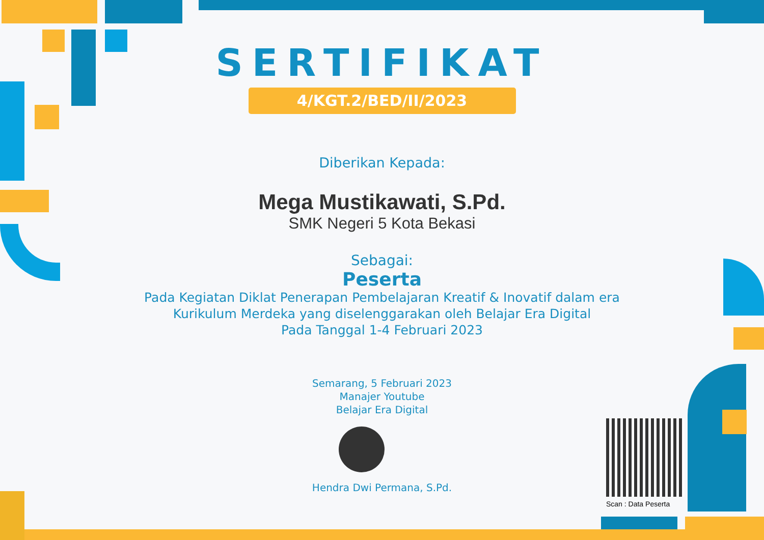SERTIFIKAT
4/KGT.2/BED/II/2023
Diberikan Kepada:
Mega Mustikawati, S.Pd.
SMK Negeri 5 Kota Bekasi
Sebagai:
Peserta
Pada Kegiatan Diklat Penerapan Pembelajaran Kreatif & Inovatif dalam era
Kurikulum Merdeka yang diselenggarakan oleh Belajar Era Digital
Pada Tanggal 1-4 Februari 2023
Semarang, 5 Februari 2023
Manajer Youtube
Belajar Era Digital
Hendra Dwi Permana, S.Pd.
Scan : Data Peserta